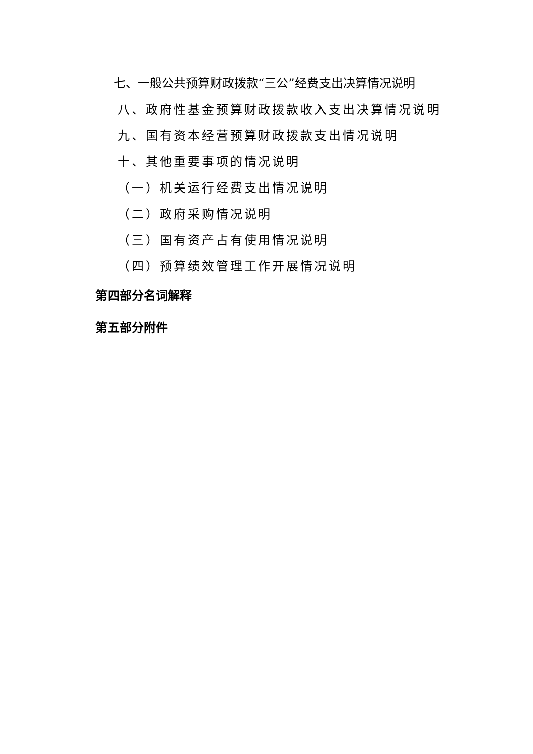七、一般公共预算财政拨款“三公”经费支出决算情况说明
八、政府性基金预算财政拨款收入支出决算情况说明
九、国有资本经营预算财政拨款支出情况说明
十、其他重要事项的情况说明
（一）机关运行经费支出情况说明
（二）政府采购情况说明
（三）国有资产占有使用情况说明
（四）预算绩效管理工作开展情况说明
第四部分名词解释
第五部分附件